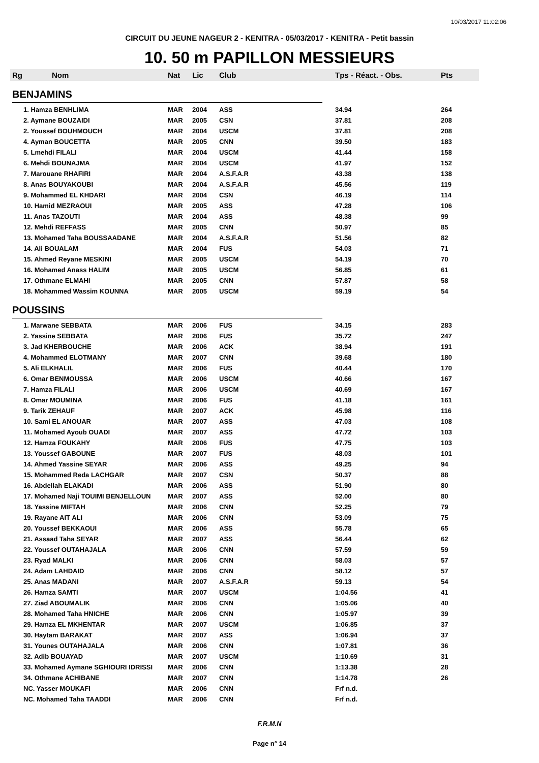10/03/2017 11:02:06
CIRCUIT DU JEUNE NAGEUR 2 - KENITRA - 05/03/2017 - KENITRA - Petit bassin
10. 50 m PAPILLON MESSIEURS
| Rg | Nom | Nat | Lic | Club | Tps - Réact. - Obs. | Pts |
| --- | --- | --- | --- | --- | --- | --- |
| BENJAMINS | | | | | | |
| 1. Hamza BENHLIMA | | MAR | 2004 | ASS | 34.94 | 264 |
| 2. Aymane BOUZAIDI | | MAR | 2005 | CSN | 37.81 | 208 |
| 2. Youssef BOUHMOUCH | | MAR | 2004 | USCM | 37.81 | 208 |
| 4. Ayman BOUCETTA | | MAR | 2005 | CNN | 39.50 | 183 |
| 5. Lmehdi FILALI | | MAR | 2004 | USCM | 41.44 | 158 |
| 6. Mehdi BOUNAJMA | | MAR | 2004 | USCM | 41.97 | 152 |
| 7. Marouane RHAFIRI | | MAR | 2004 | A.S.F.A.R | 43.38 | 138 |
| 8. Anas BOUYAKOUBI | | MAR | 2004 | A.S.F.A.R | 45.56 | 119 |
| 9. Mohammed EL KHDARI | | MAR | 2004 | CSN | 46.19 | 114 |
| 10. Hamid MEZRAOUI | | MAR | 2005 | ASS | 47.28 | 106 |
| 11. Anas TAZOUTI | | MAR | 2004 | ASS | 48.38 | 99 |
| 12. Mehdi REFFASS | | MAR | 2005 | CNN | 50.97 | 85 |
| 13. Mohamed Taha BOUSSAADANE | | MAR | 2004 | A.S.F.A.R | 51.56 | 82 |
| 14. Ali BOUALAM | | MAR | 2004 | FUS | 54.03 | 71 |
| 15. Ahmed Reyane MESKINI | | MAR | 2005 | USCM | 54.19 | 70 |
| 16. Mohamed Anass HALIM | | MAR | 2005 | USCM | 56.85 | 61 |
| 17. Othmane ELMAHI | | MAR | 2005 | CNN | 57.87 | 58 |
| 18. Mohammed Wassim KOUNNA | | MAR | 2005 | USCM | 59.19 | 54 |
| POUSSINS | | | | | | |
| 1. Marwane SEBBATA | | MAR | 2006 | FUS | 34.15 | 283 |
| 2. Yassine SEBBATA | | MAR | 2006 | FUS | 35.72 | 247 |
| 3. Jad KHERBOUCHE | | MAR | 2006 | ACK | 38.94 | 191 |
| 4. Mohammed ELOTMANY | | MAR | 2007 | CNN | 39.68 | 180 |
| 5. Ali ELKHALIL | | MAR | 2006 | FUS | 40.44 | 170 |
| 6. Omar BENMOUSSA | | MAR | 2006 | USCM | 40.66 | 167 |
| 7. Hamza FILALI | | MAR | 2006 | USCM | 40.69 | 167 |
| 8. Omar MOUMINA | | MAR | 2006 | FUS | 41.18 | 161 |
| 9. Tarik ZEHAUF | | MAR | 2007 | ACK | 45.98 | 116 |
| 10. Sami EL ANOUAR | | MAR | 2007 | ASS | 47.03 | 108 |
| 11. Mohamed Ayoub OUADI | | MAR | 2007 | ASS | 47.72 | 103 |
| 12. Hamza FOUKAHY | | MAR | 2006 | FUS | 47.75 | 103 |
| 13. Youssef GABOUNE | | MAR | 2007 | FUS | 48.03 | 101 |
| 14. Ahmed Yassine SEYAR | | MAR | 2006 | ASS | 49.25 | 94 |
| 15. Mohammed Reda LACHGAR | | MAR | 2007 | CSN | 50.37 | 88 |
| 16. Abdellah ELAKADI | | MAR | 2006 | ASS | 51.90 | 80 |
| 17. Mohamed Naji TOUIMI BENJELLOUN | | MAR | 2007 | ASS | 52.00 | 80 |
| 18. Yassine MIFTAH | | MAR | 2006 | CNN | 52.25 | 79 |
| 19. Rayane AIT ALI | | MAR | 2006 | CNN | 53.09 | 75 |
| 20. Youssef BEKKAOUI | | MAR | 2006 | ASS | 55.78 | 65 |
| 21. Assaad Taha SEYAR | | MAR | 2007 | ASS | 56.44 | 62 |
| 22. Youssef OUTAHAJALA | | MAR | 2006 | CNN | 57.59 | 59 |
| 23. Ryad MALKI | | MAR | 2006 | CNN | 58.03 | 57 |
| 24. Adam LAHDAID | | MAR | 2006 | CNN | 58.12 | 57 |
| 25. Anas MADANI | | MAR | 2007 | A.S.F.A.R | 59.13 | 54 |
| 26. Hamza SAMTI | | MAR | 2007 | USCM | 1:04.56 | 41 |
| 27. Ziad ABOUMALIK | | MAR | 2006 | CNN | 1:05.06 | 40 |
| 28. Mohamed Taha HNICHE | | MAR | 2006 | CNN | 1:05.97 | 39 |
| 29. Hamza EL MKHENTAR | | MAR | 2007 | USCM | 1:06.85 | 37 |
| 30. Haytam BARAKAT | | MAR | 2007 | ASS | 1:06.94 | 37 |
| 31. Younes OUTAHAJALA | | MAR | 2006 | CNN | 1:07.81 | 36 |
| 32. Adib BOUAYAD | | MAR | 2007 | USCM | 1:10.69 | 31 |
| 33. Mohamed Aymane SGHIOURI IDRISSI | | MAR | 2006 | CNN | 1:13.38 | 28 |
| 34. Othmane ACHIBANE | | MAR | 2007 | CNN | 1:14.78 | 26 |
| NC. Yasser MOUKAFI | | MAR | 2006 | CNN | Frf n.d. | |
| NC. Mohamed Taha TAADDI | | MAR | 2006 | CNN | Frf n.d. | |
F.R.M.N
Page n° 14